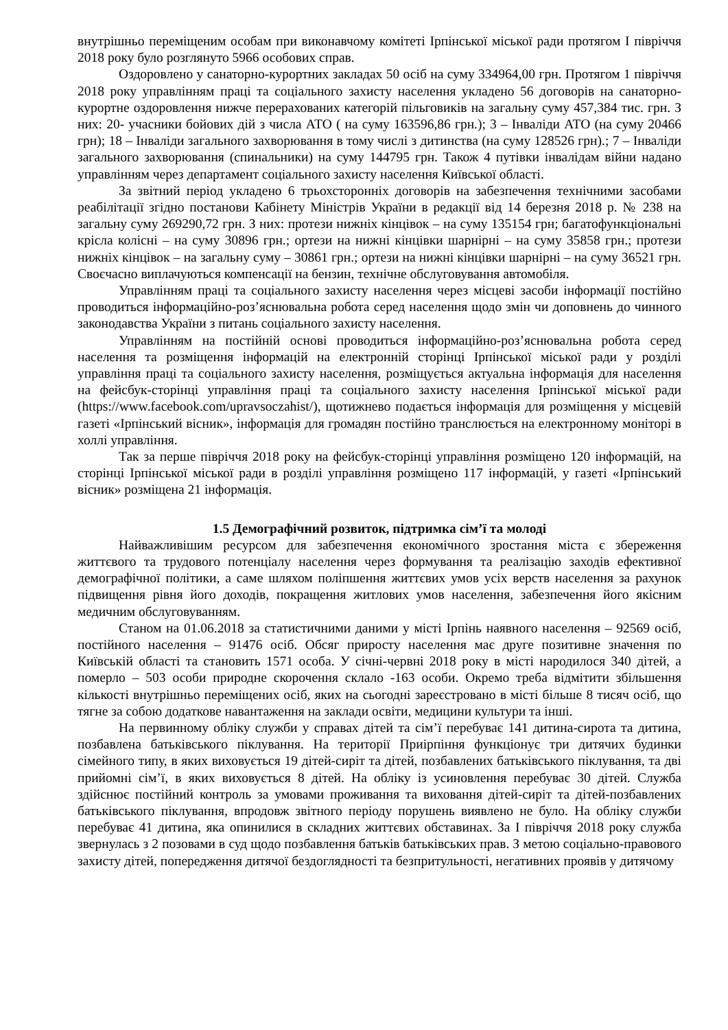внутрішньо переміщеним особам при виконавчому комітеті Ірпінської міської ради протягом І півріччя 2018 року було розглянуто 5966 особових справ.
Оздоровлено у санаторно-курортних закладах 50 осіб на суму 334964,00 грн. Протягом 1 півріччя 2018 року управлінням праці та соціального захисту населення укладено 56 договорів на санаторно-курортне оздоровлення нижче перерахованих категорій пільговиків на загальну суму 457,384 тис. грн. З них: 20- учасники бойових дій з числа АТО ( на суму 163596,86 грн.); 3 – Інваліди АТО (на суму 20466 грн); 18 – Інваліди загального захворювання в тому числі з дитинства (на суму 128526 грн).; 7 – Інваліди загального захворювання (спинальники) на суму 144795 грн. Також 4 путівки інвалідам війни надано управлінням через департамент соціального захисту населення Київської області.
За звітний період укладено 6 трьохсторонніх договорів на забезпечення технічними засобами реабілітації згідно постанови Кабінету Міністрів України в редакції від 14 березня 2018 р. № 238 на загальну суму 269290,72 грн. З них: протези нижніх кінцівок – на суму 135154 грн; багатофункціональні крісла колісні – на суму 30896 грн.; ортези на нижні кінцівки шарнірні – на суму 35858 грн.; протези нижніх кінцівок – на загальну суму – 30861 грн.; ортези на нижні кінцівки шарнірні – на суму 36521 грн. Своєчасно виплачуються компенсації на бензин, технічне обслуговування автомобіля.
Управлінням праці та соціального захисту населення через місцеві засоби інформації постійно проводиться інформаційно-роз’яснювальна робота серед населення щодо змін чи доповнень до чинного законодавства України з питань соціального захисту населення.
Управлінням на постійній основі проводиться інформаційно-роз’яснювальна робота серед населення та розміщення інформацій на електронній сторінці Ірпінської міської ради у розділі управління праці та соціального захисту населення, розміщується актуальна інформація для населення на фейсбук-сторінці управління праці та соціального захисту населення Ірпінської міської ради (https://www.facebook.com/upravsoczahist/), щотижнево подається інформація для розміщення у місцевій газеті «Ірпінський вісник», інформація для громадян постійно транслюється на електронному моніторі в холлі управління.
Так за перше півріччя 2018 року на фейсбук-сторінці управління розміщено 120 інформацій, на сторінці Ірпінської міської ради в розділі управління розміщено 117 інформацій, у газеті «Ірпінський вісник» розміщена 21 інформація.
1.5 Демографічний розвиток, підтримка сім’ї та молоді
Найважливішим ресурсом для забезпечення економічного зростання міста є збереження життєвого та трудового потенціалу населення через формування та реалізацію заходів ефективної демографічної політики, а саме шляхом поліпшення життєвих умов усіх верств населення за рахунок підвищення рівня його доходів, покращення житлових умов населення, забезпечення його якісним медичним обслуговуванням.
Станом на 01.06.2018 за статистичними даними у місті Ірпінь наявного населення – 92569 осіб, постійного населення – 91476 осіб. Обсяг приросту населення має друге позитивне значення по Київській області та становить 1571 особа. У січні-червні 2018 року в місті народилося 340 дітей, а померло – 503 особи природне скорочення склало -163 особи. Окремо треба відмітити збільшення кількості внутрішньо переміщених осіб, яких на сьогодні зареєстровано в місті більше 8 тисяч осіб, що тягне за собою додаткове навантаження на заклади освіти, медицини культури та інші.
На первинному обліку служби у справах дітей та сім’ї перебуває 141 дитина-сирота та дитина, позбавлена батьківського піклування. На території Приірпіння функціонує три дитячих будинки сімейного типу, в яких виховується 19 дітей-сиріт та дітей, позбавлених батьківського піклування, та дві прийомні сім’ї, в яких виховується 8 дітей. На обліку із усиновлення перебуває 30 дітей. Служба здійснює постійний контроль за умовами проживання та виховання дітей-сиріт та дітей-позбавлених батьківського піклування, впродовж звітного періоду порушень виявлено не було. На обліку служби перебуває 41 дитина, яка опинилися в складних життєвих обставинах. За І півріччя 2018 року служба звернулась з 2 позовами в суд щодо позбавлення батьків батьківських прав. З метою соціально-правового захисту дітей, попередження дитячої бездоглядності та безпритульності, негативних проявів у дитячому